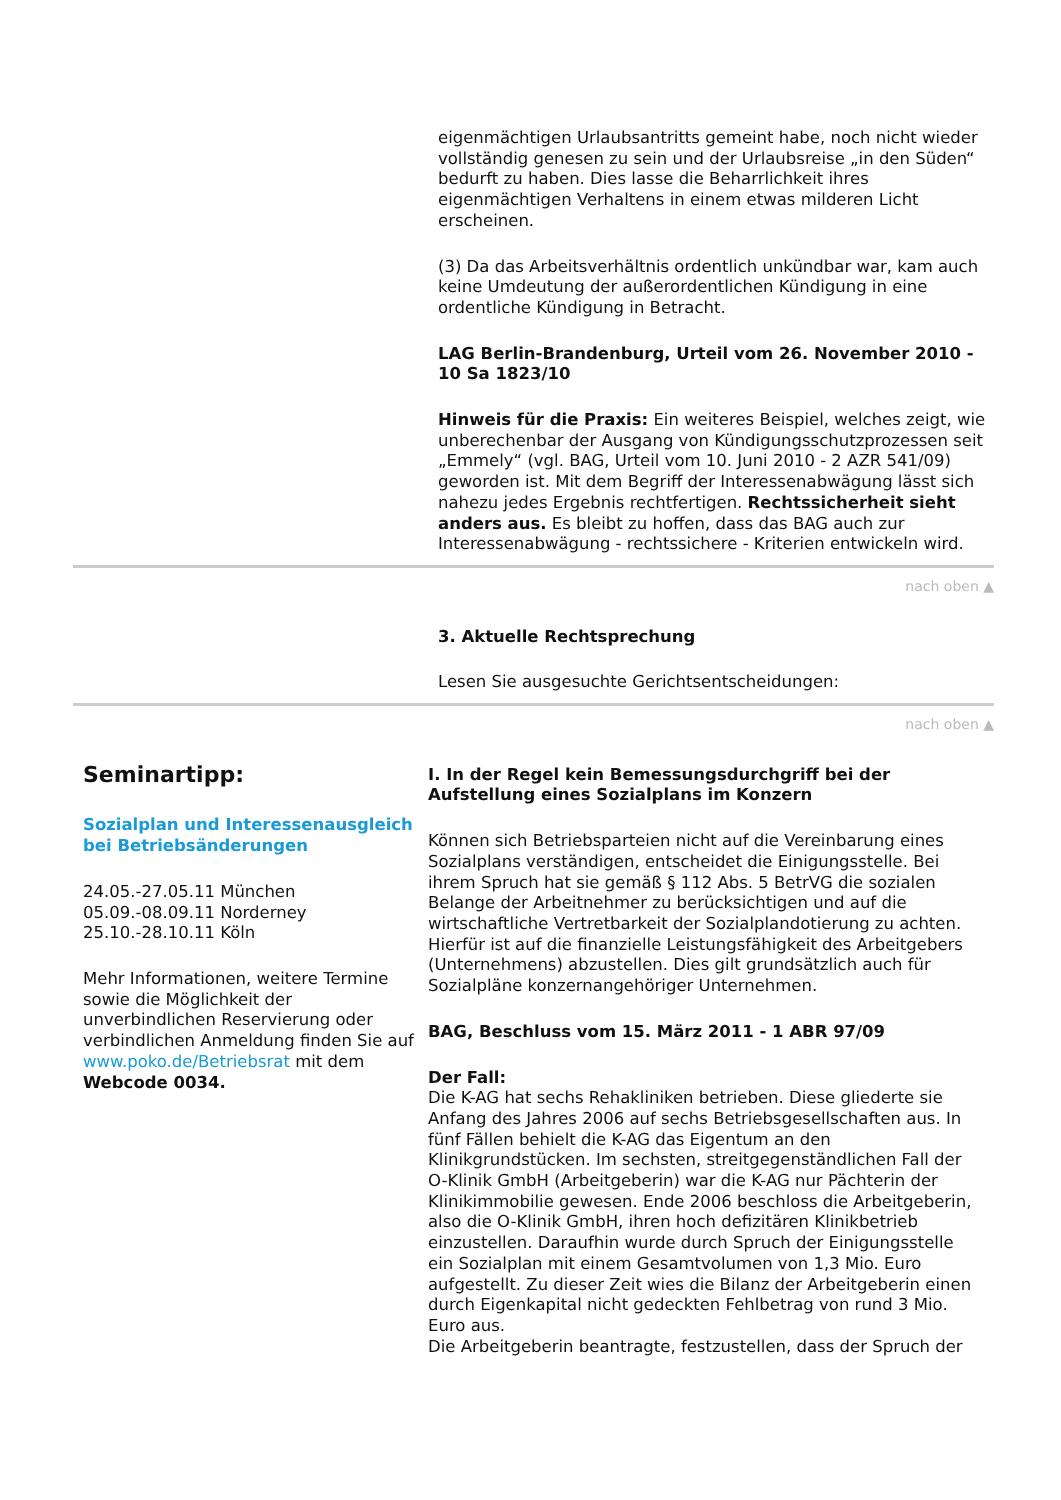eigenmächtigen Urlaubsantritts gemeint habe, noch nicht wieder vollständig genesen zu sein und der Urlaubsreise „in den Süden“ bedurft zu haben. Dies lasse die Beharrlichkeit ihres eigenmächtigen Verhaltens in einem etwas milderen Licht erscheinen.
(3) Da das Arbeitsverhältnis ordentlich unkündbar war, kam auch keine Umdeutung der außerordentlichen Kündigung in eine ordentliche Kündigung in Betracht.
LAG Berlin-Brandenburg, Urteil vom 26. November 2010 - 10 Sa 1823/10
Hinweis für die Praxis: Ein weiteres Beispiel, welches zeigt, wie unberechenbar der Ausgang von Kündigungsschutzprozessen seit „Emmely“ (vgl. BAG, Urteil vom 10. Juni 2010 - 2 AZR 541/09) geworden ist. Mit dem Begriff der Interessenabwägung lässt sich nahezu jedes Ergebnis rechtfertigen. Rechtssicherheit sieht anders aus. Es bleibt zu hoffen, dass das BAG auch zur Interessenabwägung - rechtssichere - Kriterien entwickeln wird.
nach oben ▲
3. Aktuelle Rechtsprechung
Lesen Sie ausgesuchte Gerichtsentscheidungen:
nach oben ▲
Seminartipp:
Sozialplan und Interessenausgleich bei Betriebsänderungen
24.05.-27.05.11 München
05.09.-08.09.11 Norderney
25.10.-28.10.11 Köln
Mehr Informationen, weitere Termine sowie die Möglichkeit der unverbindlichen Reservierung oder verbindlichen Anmeldung finden Sie auf www.poko.de/Betriebsrat mit dem Webcode 0034.
I. In der Regel kein Bemessungsdurchgriff bei der Aufstellung eines Sozialplans im Konzern
Können sich Betriebsparteien nicht auf die Vereinbarung eines Sozialplans verständigen, entscheidet die Einigungsstelle. Bei ihrem Spruch hat sie gemäß § 112 Abs. 5 BetrVG die sozialen Belange der Arbeitnehmer zu berücksichtigen und auf die wirtschaftliche Vertretbarkeit der Sozialplandotierung zu achten. Hierfür ist auf die finanzielle Leistungsfähigkeit des Arbeitgebers (Unternehmens) abzustellen. Dies gilt grundsätzlich auch für Sozialpläne konzernangehöriger Unternehmen.
BAG, Beschluss vom 15. März 2011 - 1 ABR 97/09
Der Fall:
Die K-AG hat sechs Rehakliniken betrieben. Diese gliederte sie Anfang des Jahres 2006 auf sechs Betriebsgesellschaften aus. In fünf Fällen behielt die K-AG das Eigentum an den Klinikgrundstücken. Im sechsten, streitgegenständlichen Fall der O-Klinik GmbH (Arbeitgeberin) war die K-AG nur Pächterin der Klinikimmobilie gewesen. Ende 2006 beschloss die Arbeitgeberin, also die O-Klinik GmbH, ihren hoch defizitären Klinikbetrieb einzustellen. Daraufhin wurde durch Spruch der Einigungsstelle ein Sozialplan mit einem Gesamtvolumen von 1,3 Mio. Euro aufgestellt. Zu dieser Zeit wies die Bilanz der Arbeitgeberin einen durch Eigenkapital nicht gedeckten Fehlbetrag von rund 3 Mio. Euro aus.
Die Arbeitgeberin beantragte, festzustellen, dass der Spruch der